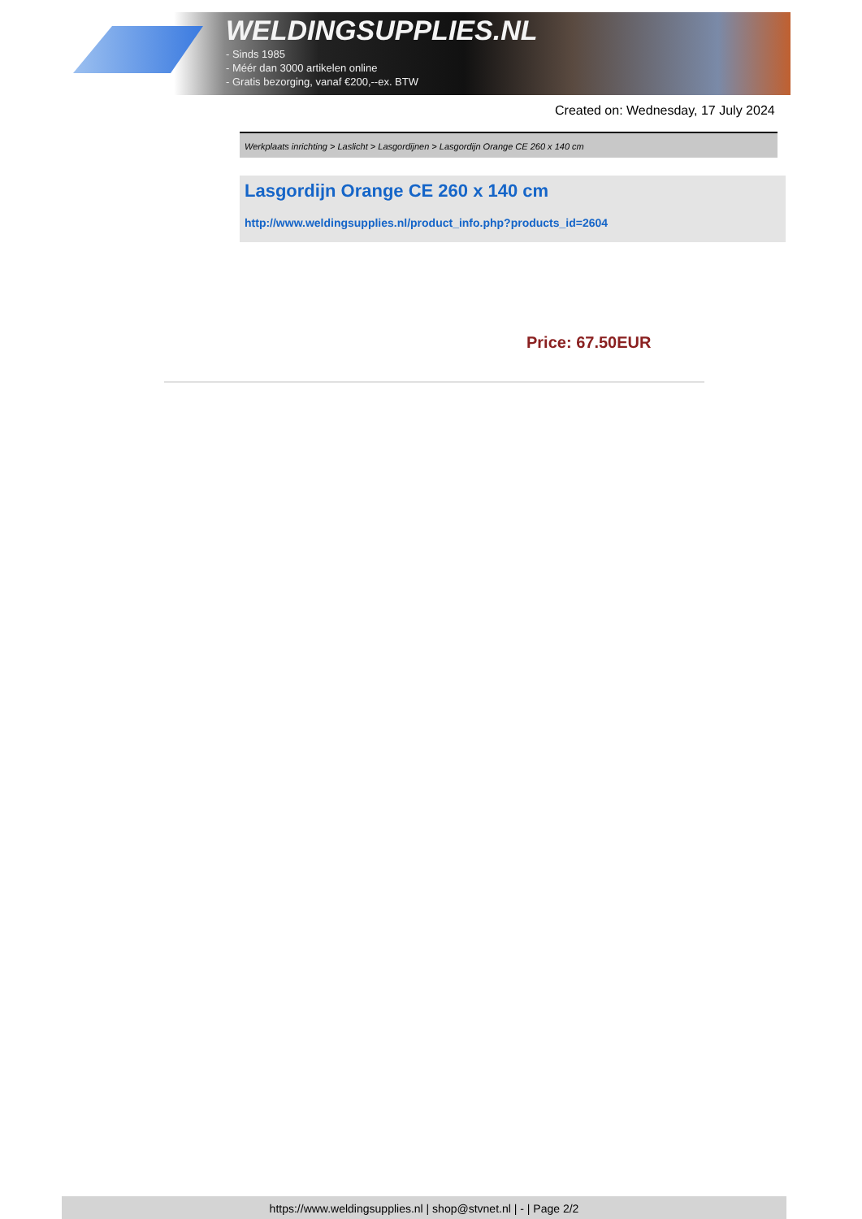WELDINGSUPPLIES.NL
- Sinds 1985
- Méér dan 3000 artikelen online
- Gratis bezorging, vanaf €200,--ex. BTW
Created on: Wednesday, 17 July 2024
Werkplaats inrichting > Laslicht > Lasgordijnen > Lasgordijn Orange CE 260 x 140 cm
Lasgordijn Orange CE 260 x 140 cm
http://www.weldingsupplies.nl/product_info.php?products_id=2604
Price: 67.50EUR
https://www.weldingsupplies.nl | shop@stvnet.nl | - | Page 2/2